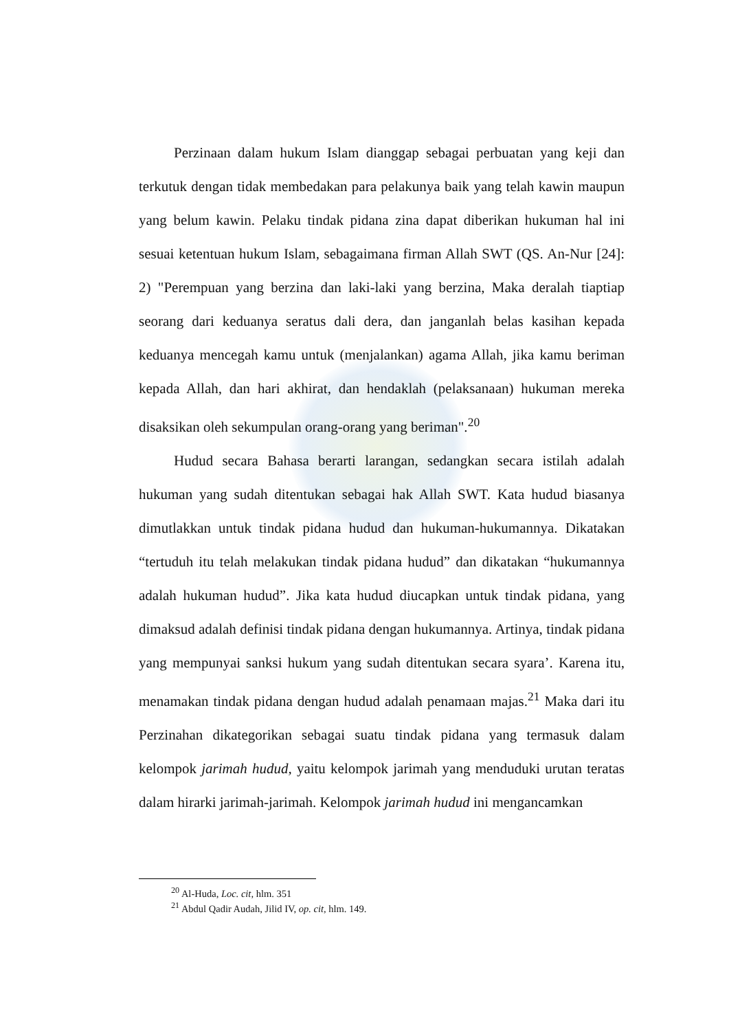Perzinaan dalam hukum Islam dianggap sebagai perbuatan yang keji dan terkutuk dengan tidak membedakan para pelakunya baik yang telah kawin maupun yang belum kawin. Pelaku tindak pidana zina dapat diberikan hukuman hal ini sesuai ketentuan hukum Islam, sebagaimana firman Allah SWT (QS. An-Nur [24]: 2) "Perempuan yang berzina dan laki-laki yang berzina, Maka deralah tiaptiap seorang dari keduanya seratus dali dera, dan janganlah belas kasihan kepada keduanya mencegah kamu untuk (menjalankan) agama Allah, jika kamu beriman kepada Allah, dan hari akhirat, dan hendaklah (pelaksanaan) hukuman mereka disaksikan oleh sekumpulan orang-orang yang beriman".<sup>20</sup>
Hudud secara Bahasa berarti larangan, sedangkan secara istilah adalah hukuman yang sudah ditentukan sebagai hak Allah SWT. Kata hudud biasanya dimutlakkan untuk tindak pidana hudud dan hukuman-hukumannya. Dikatakan “tertuduh itu telah melakukan tindak pidana hudud” dan dikatakan “hukumannya adalah hukuman hudud”. Jika kata hudud diucapkan untuk tindak pidana, yang dimaksud adalah definisi tindak pidana dengan hukumannya. Artinya, tindak pidana yang mempunyai sanksi hukum yang sudah ditentukan secara syara’. Karena itu, menamakan tindak pidana dengan hudud adalah penamaan majas.<sup>21</sup> Maka dari itu Perzinahan dikategorikan sebagai suatu tindak pidana yang termasuk dalam kelompok jarimah hudud, yaitu kelompok jarimah yang menduduki urutan teratas dalam hirarki jarimah-jarimah. Kelompok jarimah hudud ini mengancamkan
<sup>20</sup> Al-Huda, Loc. cit, hlm. 351
<sup>21</sup> Abdul Qadir Audah, Jilid IV, op. cit, hlm. 149.